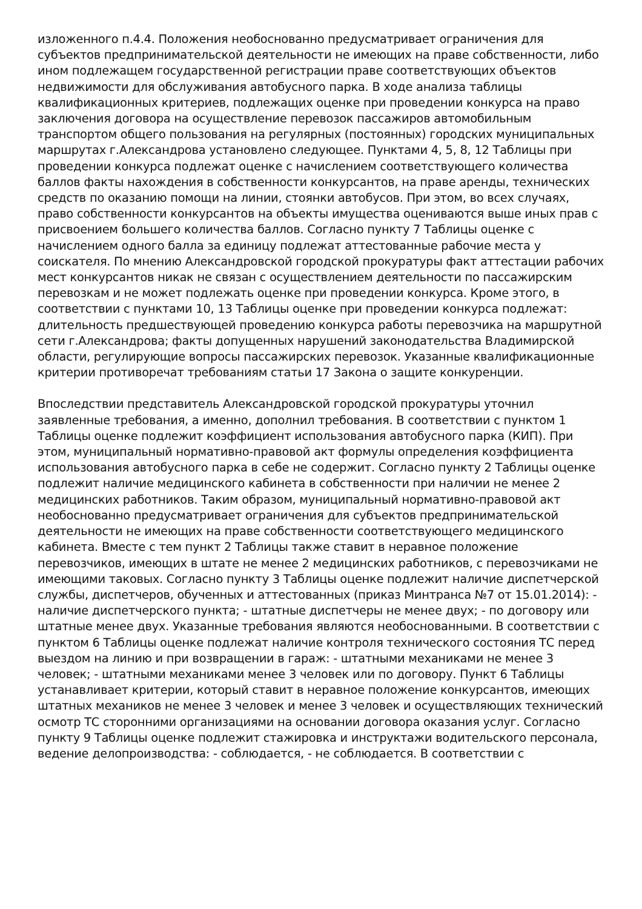изложенного п.4.4. Положения необоснованно предусматривает ограничения для субъектов предпринимательской деятельности не имеющих на праве собственности, либо ином подлежащем государственной регистрации праве соответствующих объектов недвижимости для обслуживания автобусного парка. В ходе анализа таблицы квалификационных критериев, подлежащих оценке при проведении конкурса на право заключения договора на осуществление перевозок пассажиров автомобильным транспортом общего пользования на регулярных (постоянных) городских муниципальных маршрутах г.Александрова установлено следующее. Пунктами 4, 5, 8, 12 Таблицы при проведении конкурса подлежат оценке с начислением соответствующего количества баллов факты нахождения в собственности конкурсантов, на праве аренды, технических средств по оказанию помощи на линии, стоянки автобусов. При этом, во всех случаях, право собственности конкурсантов на объекты имущества оцениваются выше иных прав с присвоением большего количества баллов. Согласно пункту 7 Таблицы оценке с начислением одного балла за единицу подлежат аттестованные рабочие места у соискателя. По мнению Александровской городской прокуратуры факт аттестации рабочих мест конкурсантов никак не связан с осуществлением деятельности по пассажирским перевозкам и не может подлежать оценке при проведении конкурса. Кроме этого, в соответствии с пунктами 10, 13 Таблицы оценке при проведении конкурса подлежат: длительность предшествующей проведению конкурса работы перевозчика на маршрутной сети г.Александрова; факты допущенных нарушений законодательства Владимирской области, регулирующие вопросы пассажирских перевозок. Указанные квалификационные критерии противоречат требованиям статьи 17 Закона о защите конкуренции.
Впоследствии представитель Александровской городской прокуратуры уточнил заявленные требования, а именно, дополнил требования. В соответствии с пунктом 1 Таблицы оценке подлежит коэффициент использования автобусного парка (КИП). При этом, муниципальный нормативно-правовой акт формулы определения коэффициента использования автобусного парка в себе не содержит. Согласно пункту 2 Таблицы оценке подлежит наличие медицинского кабинета в собственности при наличии не менее 2 медицинских работников. Таким образом, муниципальный нормативно-правовой акт необоснованно предусматривает ограничения для субъектов предпринимательской деятельности не имеющих на праве собственности соответствующего медицинского кабинета. Вместе с тем пункт 2 Таблицы также ставит в неравное положение перевозчиков, имеющих в штате не менее 2 медицинских работников, с перевозчиками не имеющими таковых. Согласно пункту 3 Таблицы оценке подлежит наличие диспетчерской службы, диспетчеров, обученных и аттестованных (приказ Минтранса №7 от 15.01.2014): - наличие диспетчерского пункта; - штатные диспетчеры не менее двух; - по договору или штатные менее двух. Указанные требования являются необоснованными. В соответствии с пунктом 6 Таблицы оценке подлежат наличие контроля технического состояния ТС перед выездом на линию и при возвращении в гараж: - штатными механиками не менее 3 человек; - штатными механиками менее 3 человек или по договору. Пункт 6 Таблицы устанавливает критерии, который ставит в неравное положение конкурсантов, имеющих штатных механиков не менее 3 человек и менее 3 человек и осуществляющих технический осмотр ТС сторонними организациями на основании договора оказания услуг. Согласно пункту 9 Таблицы оценке подлежит стажировка и инструктажи водительского персонала, ведение делопроизводства: - соблюдается, - не соблюдается. В соответствии с